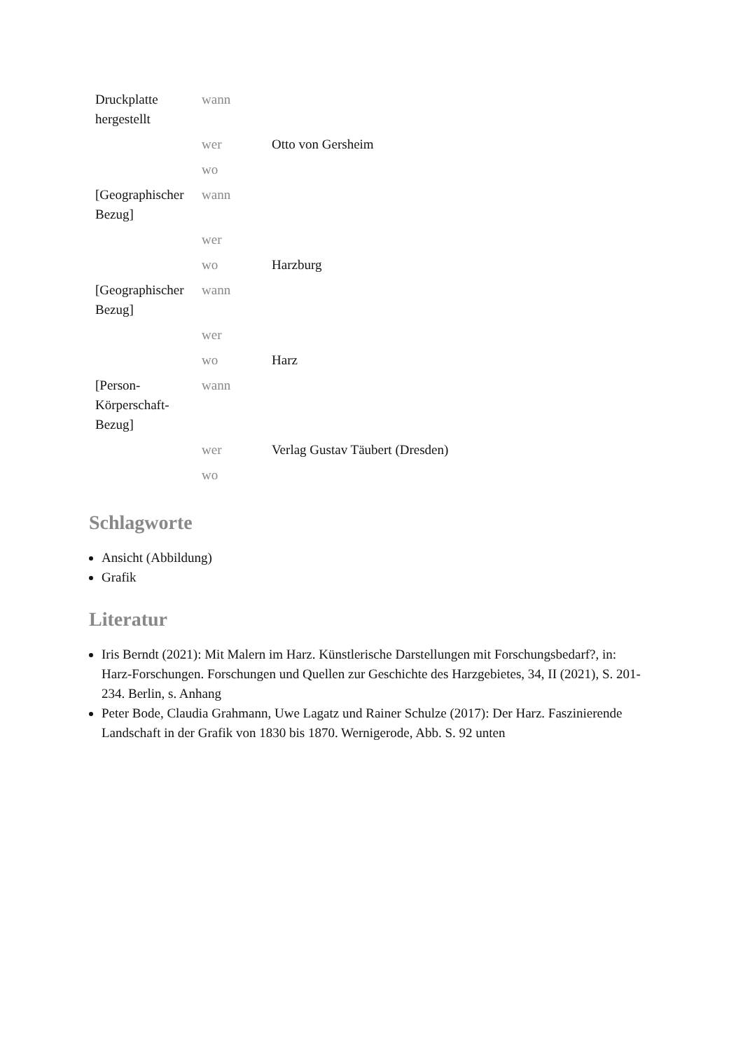| Druckplatte hergestellt | wann | |
| | wer | Otto von Gersheim |
| | wo | |
| [Geographischer Bezug] | wann | |
| | wer | |
| | wo | Harzburg |
| [Geographischer Bezug] | wann | |
| | wer | |
| | wo | Harz |
| [Person-Körperschaft-Bezug] | wann | |
| | wer | Verlag Gustav Täubert (Dresden) |
| | wo | |
Schlagworte
Ansicht (Abbildung)
Grafik
Literatur
Iris Berndt (2021): Mit Malern im Harz. Künstlerische Darstellungen mit Forschungsbedarf?, in: Harz-Forschungen. Forschungen und Quellen zur Geschichte des Harzgebietes, 34, II (2021), S. 201-234. Berlin, s. Anhang
Peter Bode, Claudia Grahmann, Uwe Lagatz und Rainer Schulze (2017): Der Harz. Faszinierende Landschaft in der Grafik von 1830 bis 1870. Wernigerode, Abb. S. 92 unten